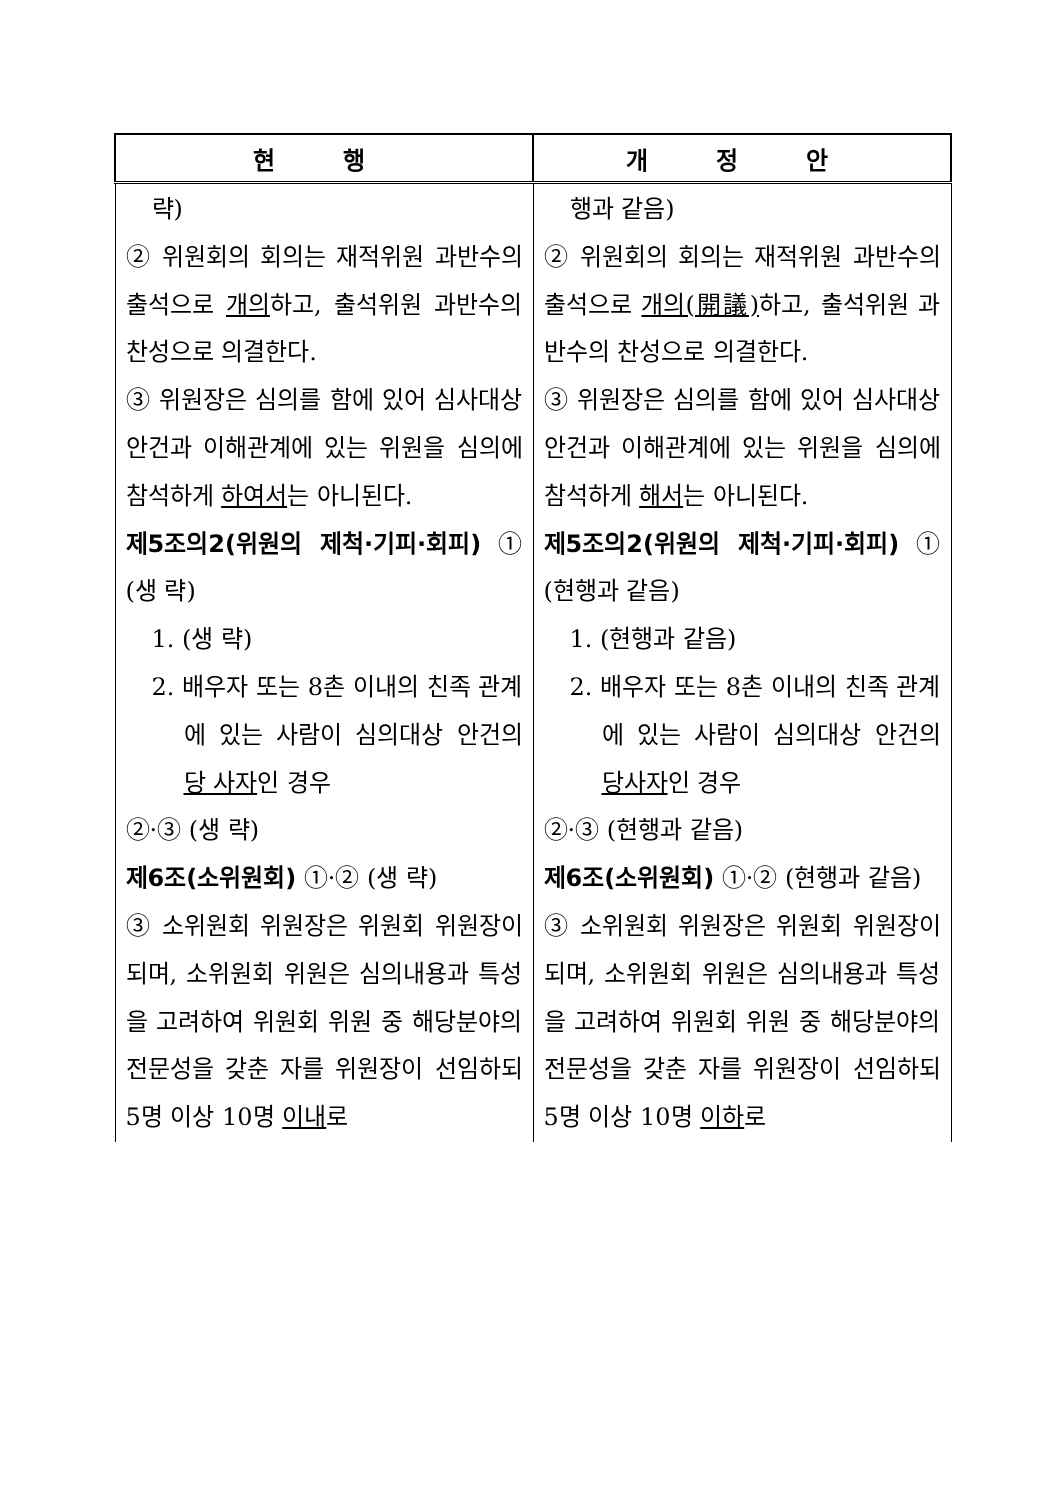| 현 행 | 개 정 안 |
| --- | --- |
| 략) ② 위원회의 회의는 재적위원 과반수의 출석으로 개의 하고, 출석위원 과반수의 찬성으로 의결한다. ③ 위원장은 심의를 함에 있어 심사대상 안건과 이해관계에 있는 위원을 심의에 참석하게 하여서 는 아니된다. 제5조의2(위원의 제척·기피·회피) ① (생 략) 1. (생 략) 2. 배우자 또는 8촌 이내의 친족 관계에 있는 사람이 심의대상 안건의 당 사자 인 경우 ②·③ (생 략) 제6조(소위원회) ①·② (생 략) ③ 소위원회 위원장은 위원회 위원장이 되며, 소위원회 위원은 심의내용과 특성을 고려하여 위원회 위원 중 해당분야의 전문성을 갖춘 자를 위원장이 선임하되 5명 이상 10명 이내 로 | 행과 같음) ② 위원회의 회의는 재적위원 과반수의 출석으로 개의(開議) 하고, 출석위원 과반수의 찬성으로 의결한다. ③ 위원장은 심의를 함에 있어 심사대상 안건과 이해관계에 있는 위원을 심의에 참석하게 해서 는 아니된다. 제5조의2(위원의 제척·기피·회피) ① (현행과 같음) 1. (현행과 같음) 2. 배우자 또는 8촌 이내의 친족 관계에 있는 사람이 심의대상 안건의 당사자 인 경우 ②·③ (현행과 같음) 제6조(소위원회) ①·② (현행과 같음) ③ 소위원회 위원장은 위원회 위원장이 되며, 소위원회 위원은 심의내용과 특성을 고려하여 위원회 위원 중 해당분야의 전문성을 갖춘 자를 위원장이 선임하되 5명 이상 10명 이하 로 |